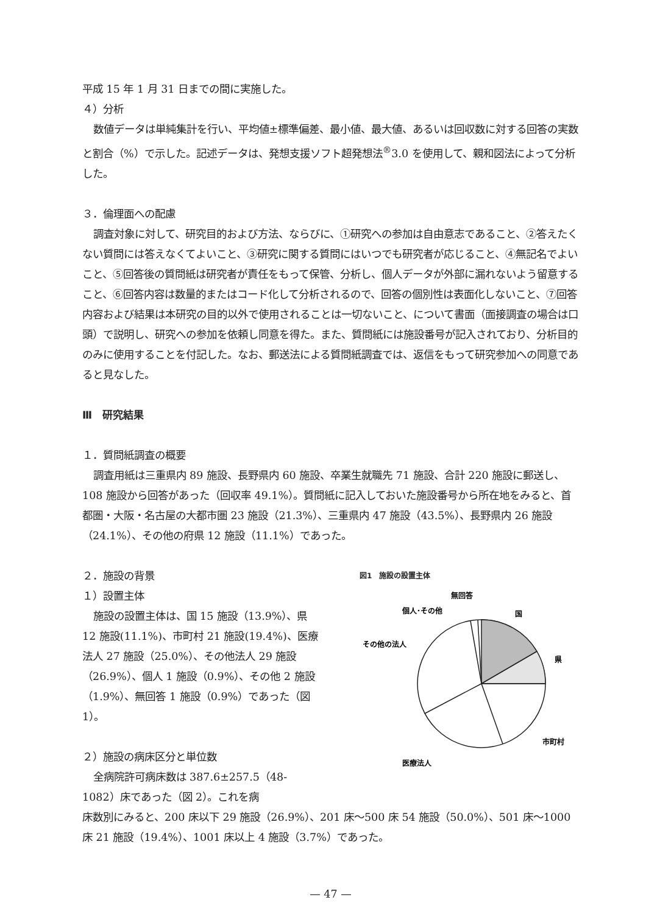平成 15 年 1 月 31 日までの間に実施した。
４）分析
数値データは単純集計を行い、平均値±標準偏差、最小値、最大値、あるいは回収数に対する回答の実数と割合（%）で示した。記述データは、発想支援ソフト超発想法<sup>®</sup>3.0 を使用して、親和図法によって分析した。
３．倫理面への配慮
調査対象に対して、研究目的および方法、ならびに、①研究への参加は自由意志であること、②答えたくない質問には答えなくてよいこと、③研究に関する質問にはいつでも研究者が応じること、④無記名でよいこと、⑤回答後の質問紙は研究者が責任をもって保管、分析し、個人データが外部に漏れないよう留意すること、⑥回答内容は数量的またはコード化して分析されるので、回答の個別性は表面化しないこと、⑦回答内容および結果は本研究の目的以外で使用されることは一切ないこと、について書面（面接調査の場合は口頭）で説明し、研究への参加を依頼し同意を得た。また、質問紙には施設番号が記入されており、分析目的のみに使用することを付記した。なお、郵送法による質問紙調査では、返信をもって研究参加への同意であると見なした。
Ⅲ　研究結果
１．質問紙調査の概要
調査用紙は三重県内 89 施設、長野県内 60 施設、卒業生就職先 71 施設、合計 220 施設に郵送し、108 施設から回答があった（回収率 49.1%）。質問紙に記入しておいた施設番号から所在地をみると、首都圏・大阪・名古屋の大都市圏 23 施設（21.3%）、三重県内 47 施設（43.5%）、長野県内 26 施設（24.1%）、その他の府県 12 施設（11.1%）であった。
２．施設の背景
１）設置主体
施設の設置主体は、国 15 施設（13.9%）、県 12 施設(11.1%)、市町村 21 施設(19.4%)、医療法人 27 施設（25.0%）、その他法人 29 施設（26.9%）、個人 1 施設（0.9%）、その他 2 施設（1.9%）、無回答 1 施設（0.9%）であった（図 1）。
２）施設の病床区分と単位数
全病院許可病床数は 387.6±257.5（48-1082）床であった（図 2）。これを病
図1　施設の設置主体
無回答
個人･その他
国
その他の法人
県
市町村
医療法人
床数別にみると、200 床以下 29 施設（26.9%）、201 床～500 床 54 施設（50.0%）、501 床～1000 床 21 施設（19.4%）、1001 床以上 4 施設（3.7%）であった。
— 47 —